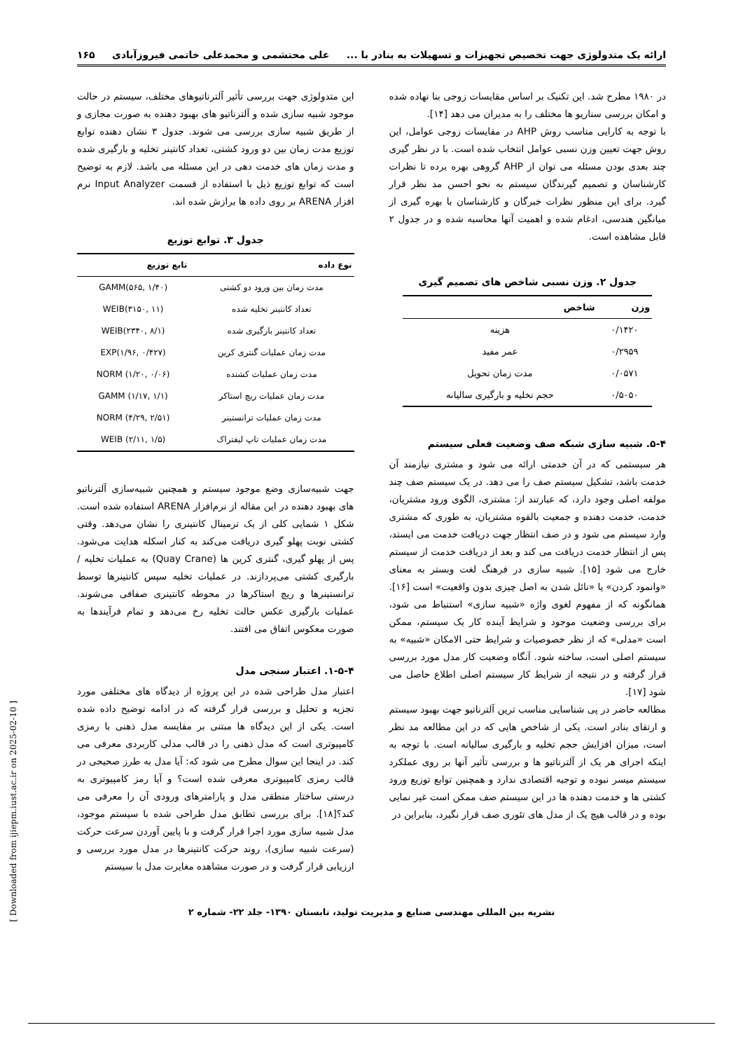ارائه یک متدولوژی جهت تخصیص تجهیزات و تسهیلات به بنادر با ... علی محتشمی و محمدعلی خاتمی فیروزآبادی ۱۶۵
در ۱۹۸۰ مطرح شد. این تکنیک بر اساس مقایسات زوجی بنا نهاده شده و امکان بررسی سناریو ها مختلف را به مدیران می دهد [۱۴].
با توجه به کارایی مناسب روش AHP در مقایسات زوجی عوامل، این روش جهت تعیین وزن نسبی عوامل انتخاب شده است. با در نظر گیری چند بعدی بودن مسئله می توان از AHP گروهی بهره برده تا نظرات کارشناسان و تصمیم گیرندگان سیستم به نحو احسن مد نظر قرار گیرد. برای این منظور نظرات خبرگان و کارشناسان با بهره گیری از میانگین هندسی، ادغام شده و اهمیت آنها محاسبه شده و در جدول ۲ قابل مشاهده است.
جدول ۲. وزن نسبی شاخص های تصمیم گیری
| وزن | شاخص |
| --- | --- |
| ۰/۱۴۲۰ | هزینه |
| ۰/۲۹۵۹ | عمر مفید |
| ۰/۰۵۷۱ | مدت زمان تحویل |
| ۰/۵۰۵۰ | حجم تخلیه و بارگیری سالیانه |
۵-۴. شبیه سازی شبکه صف وضعیت فعلی سیستم
هر سیستمی که در آن خدمتی ارائه می شود و مشتری نیازمند آن خدمت باشد، تشکیل سیستم صف را می دهد. در یک سیستم صف چند مولفه اصلی وجود دارد، که عبارتند از: مشتری، الگوی ورود مشتریان، خدمت، خدمت دهنده و جمعیت بالقوه مشتریان، به طوری که مشتری وارد سیستم می شود و در صف انتظار جهت دریافت خدمت می ایستد، پس از انتظار خدمت دریافت می کند و بعد از دریافت خدمت از سیستم خارج می شود [۱۵]. شبیه سازی در فرهنگ لغت وبستر به معنای «وانمود کردن» یا «نائل شدن به اصل چیزی بدون واقعیت» است [۱۶].
همانگونه که از مفهوم لغوی واژه «شبیه سازی» استنباط می شود، برای بررسی وضعیت موجود و شرایط آینده کار یک سیستم، ممکن است «مدلی» که از نظر خصوصیات و شرایط حتی الامکان «شبیه» به سیستم اصلی است، ساخته شود. آنگاه وضعیت کار مدل مورد بررسی قرار گرفته و در نتیجه از شرایط کار سیستم اصلی اطلاع حاصل می شود [۱۷].
مطالعه حاضر در پی شناسایی مناسب ترین آلترناتیو جهت بهبود سیستم و ارتقای بنادر است. یکی از شاخص هایی که در این مطالعه مد نظر است، میزان افزایش حجم تخلیه و بارگیری سالیانه است. با توجه به اینکه اجرای هر یک از آلترناتیو ها و بررسی تأثیر آنها بر روی عملکرد سیستم میسر نبوده و توجیه اقتصادی ندارد و همچنین توابع توزیع ورود کشتی ها و خدمت دهنده ها در این سیستم صف ممکن است غیر نمایی بوده و در قالب هیچ یک از مدل های تئوری صف قرار نگیرد، بنابراین در
این متدولوژی جهت بررسی تأثیر آلترناتیوهای مختلف، سیستم در حالت موجود شبیه سازی شده و آلترناتیو های بهبود دهنده به صورت مجازی و از طریق شبیه سازی بررسی می شوند. جدول ۳ نشان دهنده توابع توزیع مدت زمان بین دو ورود کشتی، تعداد کانتینر تخلیه و بارگیری شده و مدت زمان های خدمت دهی در این مسئله می باشد. لازم به توضیح است که توابع توزیع ذیل با استفاده از قسمت Input Analyzer نرم افزار ARENA بر روی داده ها برازش شده اند.
جدول ۳. توابع توزیع
| نوع داده | تابع توزیع |
| --- | --- |
| مدت زمان بین ورود دو کشتی | GAMM(۵۶۵, ۱/۴۰) |
| تعداد کانتینر تخلیه شده | WEIB(۳۱۵۰, ۱۱) |
| تعداد کانتینر بارگیری شده | WEIB(۲۳۴۰, ۸/۱) |
| مدت زمان عملیات گنتری کرین | EXP(۱/۹۶, ۰/۴۲۷) |
| مدت زمان عملیات کشنده | NORM (۱/۲۰, ۰/۰۶) |
| مدت زمان عملیات ریچ استاکر | GAMM (۱/۱۷, ۱/۱) |
| مدت زمان عملیات ترانستینر | NORM (۴/۲۹, ۲/۵۱) |
| مدت زمان عملیات تاپ لیفتراک | WEIB (۲/۱۱, ۱/۵) |
جهت شبیه‌سازی وضع موجود سیستم و همچنین شبیه‌سازی آلترناتیو های بهبود دهنده در این مقاله از نرم‌افزار ARENA استفاده شده است. شکل ۱ شمایی کلی از یک ترمینال کانتینری را نشان می‌دهد. وقتی کشتی نوبت پهلو گیری دریافت می‌کند به کنار اسکله هدایت می‌شود. پس از پهلو گیری، گنتری کرین ها (Quay Crane) به عملیات تخلیه / بارگیری کشتی می‌پردازند. در عملیات تخلیه سپس کانتینرها توسط ترانستینرها و ریچ استاکرها در محوطه کانتینری صفافی می‌شوند. عملیات بارگیری عکس حالت تخلیه رخ می‌دهد و تمام فرآیندها به صورت معکوس اتفاق می افتند.
۱-۵-۴. اعتبار سنجی مدل
اعتبار مدل طراحی شده در این پروژه از دیدگاه های مختلفی مورد تجزیه و تحلیل و بررسی قرار گرفته که در ادامه توضیح داده شده است. یکی از این دیدگاه ها مبتنی بر مقایسه مدل ذهنی با رمزی کامپیوتری است که مدل ذهنی را در قالب مدلی کاربردی معرفی می کند. در اینجا این سوال مطرح می شود که: آیا مدل به طرز صحیحی در قالب رمزی کامپیوتری معرفی شده است؟ و آیا رمز کامپیوتری به درستی ساختار منطقی مدل و پارامترهای ورودی آن را معرفی می کند؟[۱۸]. برای بررسی تطابق مدل طراحی شده با سیستم موجود، مدل شبیه سازی مورد اجرا قرار گرفت و با پایین آوردن سرعت حرکت (سرعت شبیه سازی)، روند حرکت کانتینرها در مدل مورد بررسی و ارزیابی قرار گرفت و در صورت مشاهده مغایرت مدل با سیستم
نشریه بین المللی مهندسی صنایع و مدیریت تولید، تابستان ۱۳۹۰- جلد ۲۲- شماره ۲
[ Downloaded from ijiepm.iust.ac.ir on 2025-02-10 ]